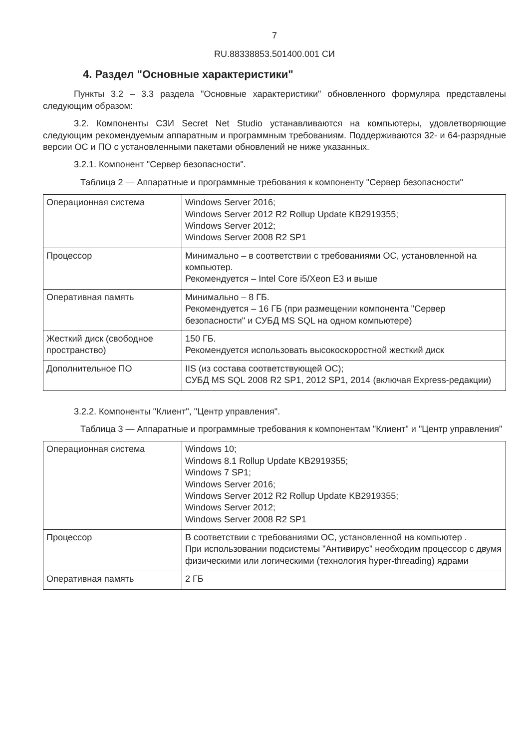7
RU.88338853.501400.001 СИ
4. Раздел "Основные характеристики"
Пункты 3.2 – 3.3 раздела "Основные характеристики" обновленного формуляра представлены следующим образом:
3.2. Компоненты СЗИ Secret Net Studio устанавливаются на компьютеры, удовлетворяющие следующим рекомендуемым аппаратным и программным требованиям. Поддерживаются 32- и 64-разрядные версии ОС и ПО с установленными пакетами обновлений не ниже указанных.
3.2.1. Компонент "Сервер безопасности".
Таблица 2 — Аппаратные и программные требования к компоненту "Сервер безопасности"
| Операционная система | Windows Server 2016; Windows Server 2012 R2 Rollup Update KB2919355; Windows Server 2012; Windows Server 2008 R2 SP1 |
| Процессор | Минимально – в соответствии с требованиями ОС, установленной на компьютер. Рекомендуется – Intel Core i5/Xeon E3 и выше |
| Оперативная память | Минимально – 8 ГБ. Рекомендуется – 16 ГБ (при размещении компонента "Сервер безопасности" и СУБД MS SQL на одном компьютере) |
| Жесткий диск (свободное пространство) | 150 ГБ. Рекомендуется использовать высокоскоростной жесткий диск |
| Дополнительное ПО | IIS (из состава соответствующей ОС); СУБД MS SQL 2008 R2 SP1, 2012 SP1, 2014 (включая Express-редакции) |
3.2.2. Компоненты "Клиент", "Центр управления".
Таблица 3 — Аппаратные и программные требования к компонентам "Клиент" и "Центр управления"
| Операционная система | Windows 10; Windows 8.1 Rollup Update KB2919355; Windows 7 SP1; Windows Server 2016; Windows Server 2012 R2 Rollup Update KB2919355; Windows Server 2012; Windows Server 2008 R2 SP1 |
| Процессор | В соответствии с требованиями ОС, установленной на компьютер . При использовании подсистемы "Антивирус" необходим процессор с двумя физическими или логическими (технология hyper-threading) ядрами |
| Оперативная память | 2 ГБ |